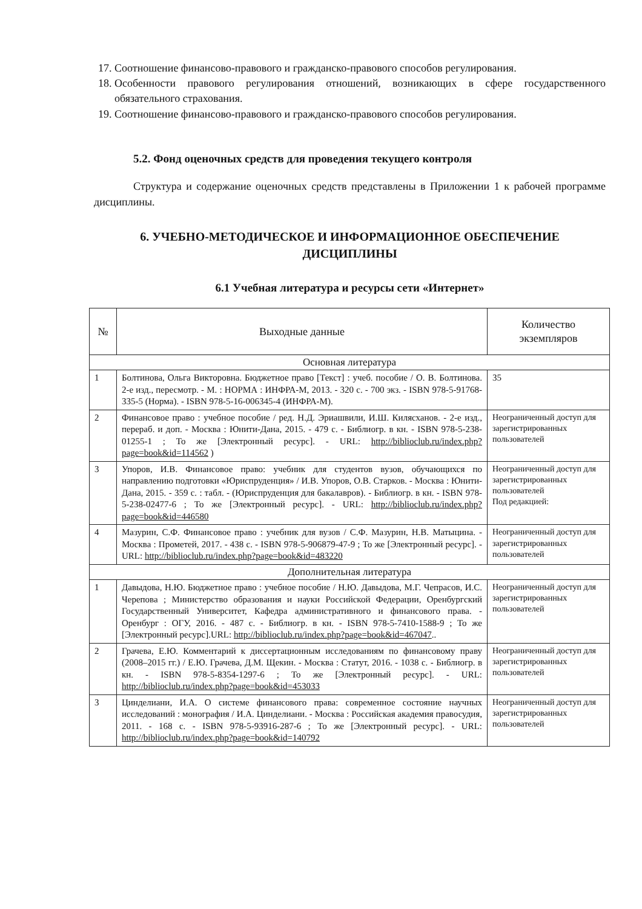17. Соотношение финансово-правового и гражданско-правового способов регулирования.
18. Особенности правового регулирования отношений, возникающих в сфере государственного обязательного страхования.
19. Соотношение финансово-правового и гражданско-правового способов регулирования.
5.2. Фонд оценочных средств для проведения текущего контроля
Структура и содержание оценочных средств представлены в Приложении 1 к рабочей программе дисциплины.
6. УЧЕБНО-МЕТОДИЧЕСКОЕ И ИНФОРМАЦИОННОЕ ОБЕСПЕЧЕНИЕ ДИСЦИПЛИНЫ
6.1 Учебная литература и ресурсы сети «Интернет»
| № | Выходные данные | Количество экземпляров |
| --- | --- | --- |
| Основная литература | | |
| 1 | Болтинова, Ольга Викторовна. Бюджетное право [Текст] : учеб. пособие / О. В. Болтинова. 2-е изд., пересмотр. - М. : НОРМА : ИНФРА-М, 2013. - 320 с. - 700 экз. - ISBN 978-5-91768-335-5 (Норма). - ISBN 978-5-16-006345-4 (ИНФРА-М). | 35 |
| 2 | Финансовое право : учебное пособие / ред. Н.Д. Эриашвили, И.Ш. Килясханов. - 2-е изд., перераб. и доп. - Москва : Юнити-Дана, 2015. - 479 с. - Библиогр. в кн. - ISBN 978-5-238-01255-1 ; То же [Электронный ресурс]. - URL: http://biblioclub.ru/index.php?page=book&id=114562 ) | Неограниченный доступ для зарегистрированных пользователей |
| 3 | Упоров, И.В. Финансовое право: учебник для студентов вузов, обучающихся по направлению подготовки «Юриспруденция» / И.В. Упоров, О.В. Старков. - Москва : Юнити-Дана, 2015. - 359 с. : табл. - (Юриспруденция для бакалавров). - Библиогр. в кн. - ISBN 978-5-238-02477-6 ; То же [Электронный ресурс]. - URL: http://biblioclub.ru/index.php?page=book&id=446580 | Неограниченный доступ для зарегистрированных пользователей Под редакцией: |
| 4 | Мазурин, С.Ф. Финансовое право : учебник для вузов / С.Ф. Мазурин, Н.В. Матыцина. - Москва : Прометей, 2017. - 438 с. - ISBN 978-5-906879-47-9 ; То же [Электронный ресурс]. - URL: http://biblioclub.ru/index.php?page=book&id=483220 | Неограниченный доступ для зарегистрированных пользователей |
| Дополнительная литература | | |
| 1 | Давыдова, Н.Ю. Бюджетное право : учебное пособие / Н.Ю. Давыдова, М.Г. Чепрасов, И.С. Черепова ; Министерство образования и науки Российской Федерации, Оренбургский Государственный Университет, Кафедра административного и финансового права. - Оренбург : ОГУ, 2016. - 487 с. - Библиогр. в кн. - ISBN 978-5-7410-1588-9 ; То же [Электронный ресурс].URL: http://biblioclub.ru/index.php?page=book&id=467047 .. | Неограниченный доступ для зарегистрированных пользователей |
| 2 | Грачева, Е.Ю. Комментарий к диссертационным исследованиям по финансовому праву (2008–2015 гг.) / Е.Ю. Грачева, Д.М. Щекин. - Москва : Статут, 2016. - 1038 с. - Библиогр. в кн. - ISBN 978-5-8354-1297-6 ; То же [Электронный ресурс]. - URL: http://biblioclub.ru/index.php?page=book&id=453033 | Неограниченный доступ для зарегистрированных пользователей |
| 3 | Цинделиани, И.А. О системе финансового права: современное состояние научных исследований : монография / И.А. Цинделиани. - Москва : Российская академия правосудия, 2011. - 168 с. - ISBN 978-5-93916-287-6 ; То же [Электронный ресурс]. - URL: http://biblioclub.ru/index.php?page=book&id=140792 | Неограниченный доступ для зарегистрированных пользователей |